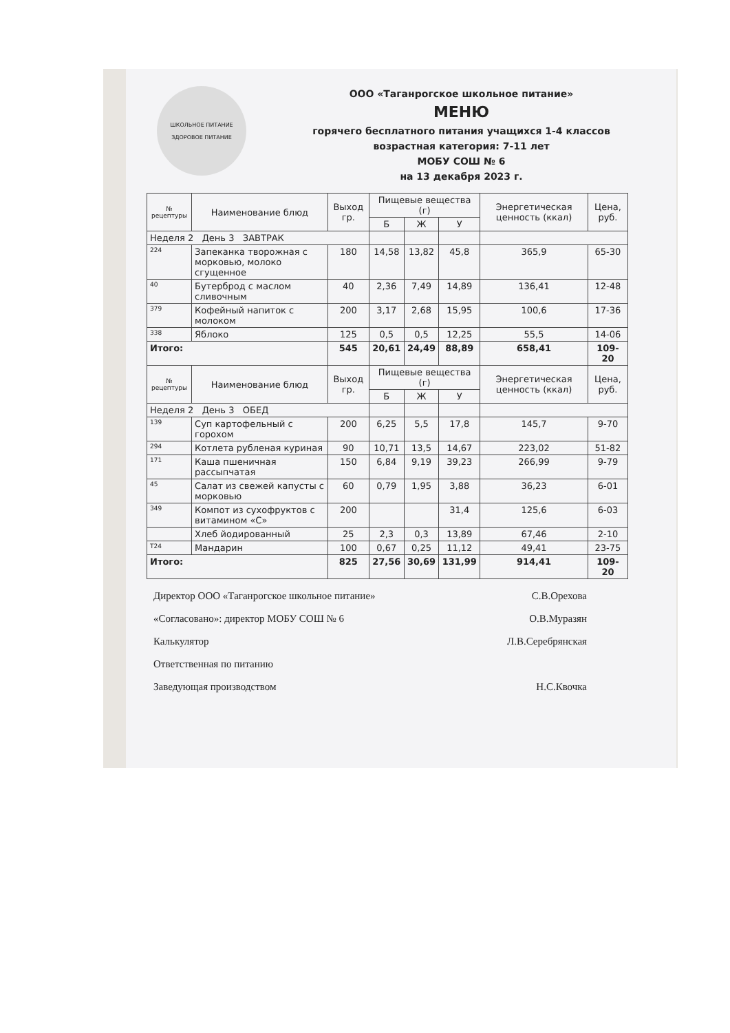ШКОЛЬНОЕ ПИТАНИЕ
ЗДОРОВОЕ ПИТАНИЕ
ООО «Таганрогское школьное питание»
МЕНЮ
горячего бесплатного питания учащихся 1-4 классов
возрастная категория: 7-11 лет
МОБУ СОШ № 6
на 13 декабря 2023 г.
| № рецептуры | Наименование блюд | Выход гр. | Пищевые вещества (г) | | | Энергетическая ценность (ккал) | Цена, руб. |
| --- | --- | --- | --- | --- | --- | --- | --- |
| | | | Б | Ж | У | | |
| Неделя 2 День 3 ЗАВТРАК | | | | | | | |
| 224 | Запеканка творожная с морковью, молоко сгущенное | 180 | 14,58 | 13,82 | 45,8 | 365,9 | 65-30 |
| 40 | Бутерброд с маслом сливочным | 40 | 2,36 | 7,49 | 14,89 | 136,41 | 12-48 |
| 379 | Кофейный напиток с молоком | 200 | 3,17 | 2,68 | 15,95 | 100,6 | 17-36 |
| 338 | Яблоко | 125 | 0,5 | 0,5 | 12,25 | 55,5 | 14-06 |
| Итого: | | 545 | 20,61 | 24,49 | 88,89 | 658,41 | 109-20 |
| № рецептуры | Наименование блюд | Выход гр. | Пищевые вещества (г) | | | Энергетическая ценность (ккал) | Цена, руб. |
| | | | Б | Ж | У | | |
| Неделя 2 День 3 ОБЕД | | | | | | | |
| 139 | Суп картофельный с горохом | 200 | 6,25 | 5,5 | 17,8 | 145,7 | 9-70 |
| 294 | Котлета рубленая куриная | 90 | 10,71 | 13,5 | 14,67 | 223,02 | 51-82 |
| 171 | Каша пшеничная рассыпчатая | 150 | 6,84 | 9,19 | 39,23 | 266,99 | 9-79 |
| 45 | Салат из свежей капусты с морковью | 60 | 0,79 | 1,95 | 3,88 | 36,23 | 6-01 |
| 349 | Компот из сухофруктов с витамином «С» | 200 | | | 31,4 | 125,6 | 6-03 |
| | Хлеб йодированный | 25 | 2,3 | 0,3 | 13,89 | 67,46 | 2-10 |
| Т24 | Мандарин | 100 | 0,67 | 0,25 | 11,12 | 49,41 | 23-75 |
| Итого: | | 825 | 27,56 | 30,69 | 131,99 | 914,41 | 109-20 |
Директор ООО «Таганрогское школьное питание» С.В.Орехова
«Согласовано»: директор МОБУ СОШ № 6 О.В.Муразян
Калькулятор Л.В.Серебрянская
Ответственная по питанию
Заведующая производством Н.С.Квочка